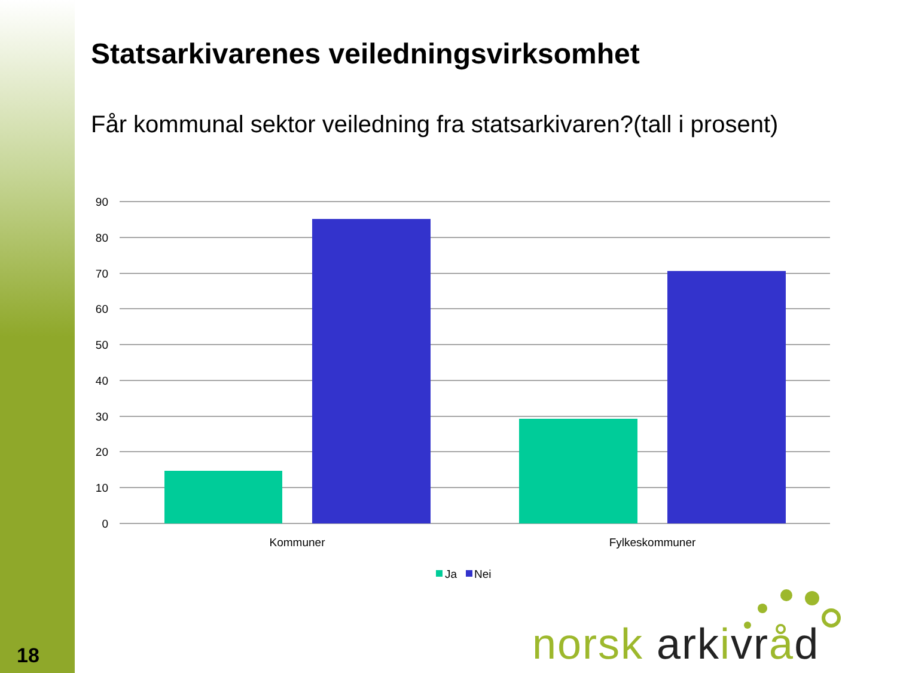Statsarkivarenes veiledningsvirksomhet
Får kommunal sektor veiledning fra statsarkivaren?(tall i prosent)
90
80
70
60
50
40
30
20
10
0
Kommuner
Fylkeskommuner
Ja
Nei
norsk arkivråd
18